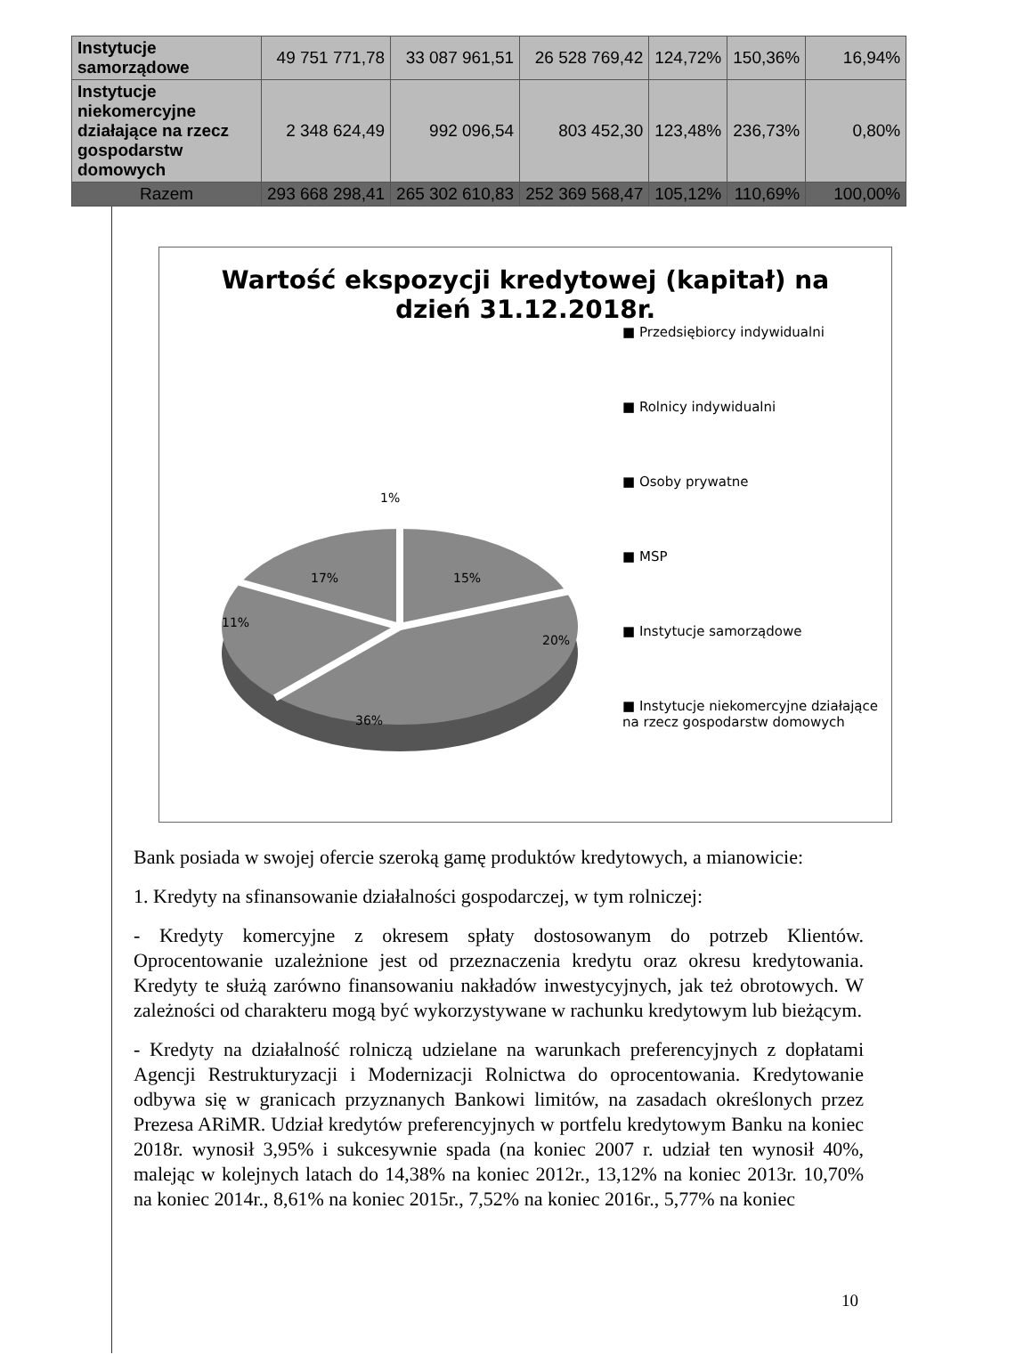| Instytucje samorządowe | 49 751 771,78 | 33 087 961,51 | 26 528 769,42 | 124,72% | 150,36% | 16,94% |
| Instytucje niekomercyjne działające na rzecz gospodarstw domowych | 2 348 624,49 | 992 096,54 | 803 452,30 | 123,48% | 236,73% | 0,80% |
| Razem | 293 668 298,41 | 265 302 610,83 | 252 369 568,47 | 105,12% | 110,69% | 100,00% |
Wartość ekspozycji kredytowej (kapitał) na
dzień 31.12.2018r.
1%
15%
20%
36%
11%
17%
■ Przedsiębiorcy indywidualni
■ Rolnicy indywidualni
■ Osoby prywatne
■ MSP
■ Instytucje samorządowe
■ Instytucje niekomercyjne działające na rzecz gospodarstw domowych
Bank posiada w swojej ofercie szeroką gamę produktów kredytowych, a mianowicie:
1. Kredyty na sfinansowanie działalności gospodarczej, w tym rolniczej:
- Kredyty komercyjne z okresem spłaty dostosowanym do potrzeb Klientów. Oprocentowanie uzależnione jest od przeznaczenia kredytu oraz okresu kredytowania. Kredyty te służą zarówno finansowaniu nakładów inwestycyjnych, jak też obrotowych. W zależności od charakteru mogą być wykorzystywane w rachunku kredytowym lub bieżącym.
- Kredyty na działalność rolniczą udzielane na warunkach preferencyjnych z dopłatami Agencji Restrukturyzacji i Modernizacji Rolnictwa do oprocentowania. Kredytowanie odbywa się w granicach przyznanych Bankowi limitów, na zasadach określonych przez Prezesa ARiMR. Udział kredytów preferencyjnych w portfelu kredytowym Banku na koniec 2018r. wynosił 3,95% i sukcesywnie spada (na koniec 2007 r. udział ten wynosił 40%, malejąc w kolejnych latach do 14,38% na koniec 2012r., 13,12% na koniec 2013r. 10,70% na koniec 2014r., 8,61% na koniec 2015r., 7,52% na koniec 2016r., 5,77% na koniec
10